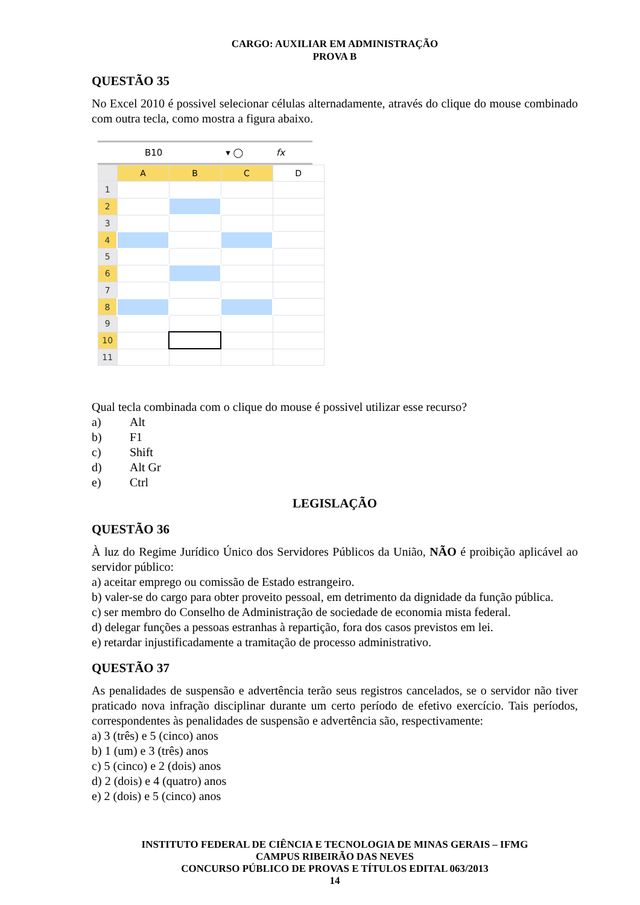CARGO: AUXILIAR EM ADMINISTRAÇÃO
PROVA B
QUESTÃO 35
No Excel 2010 é possivel selecionar células alternadamente, através do clique do mouse combinado com outra tecla, como mostra a figura abaixo.
B10 ▾ ◯ fx
| | A | B | C | D |
| 1 | | | | |
| 2 | | | | |
| 3 | | | | |
| 4 | | | | |
| 5 | | | | |
| 6 | | | | |
| 7 | | | | |
| 8 | | | | |
| 9 | | | | |
| 10 | | | | |
| 11 | | | | |
Qual tecla combinada com o clique do mouse é possivel utilizar esse recurso?
a) Alt
b) F1
c) Shift
d) Alt Gr
e) Ctrl
LEGISLAÇÃO
QUESTÃO 36
À luz do Regime Jurídico Único dos Servidores Públicos da União, NÃO é proibição aplicável ao servidor público:
a) aceitar emprego ou comissão de Estado estrangeiro.
b) valer-se do cargo para obter proveito pessoal, em detrimento da dignidade da função pública.
c) ser membro do Conselho de Administração de sociedade de economia mista federal.
d) delegar funções a pessoas estranhas à repartição, fora dos casos previstos em lei.
e) retardar injustificadamente a tramitação de processo administrativo.
QUESTÃO 37
As penalidades de suspensão e advertência terão seus registros cancelados, se o servidor não tiver praticado nova infração disciplinar durante um certo período de efetivo exercício. Tais períodos, correspondentes às penalidades de suspensão e advertência são, respectivamente:
a) 3 (três) e 5 (cinco) anos
b) 1 (um) e 3 (três) anos
c) 5 (cinco) e 2 (dois) anos
d) 2 (dois) e 4 (quatro) anos
e) 2 (dois) e 5 (cinco) anos
INSTITUTO FEDERAL DE CIÊNCIA E TECNOLOGIA DE MINAS GERAIS – IFMG
CAMPUS RIBEIRÃO DAS NEVES
CONCURSO PÚBLICO DE PROVAS E TÍTULOS EDITAL 063/2013
14